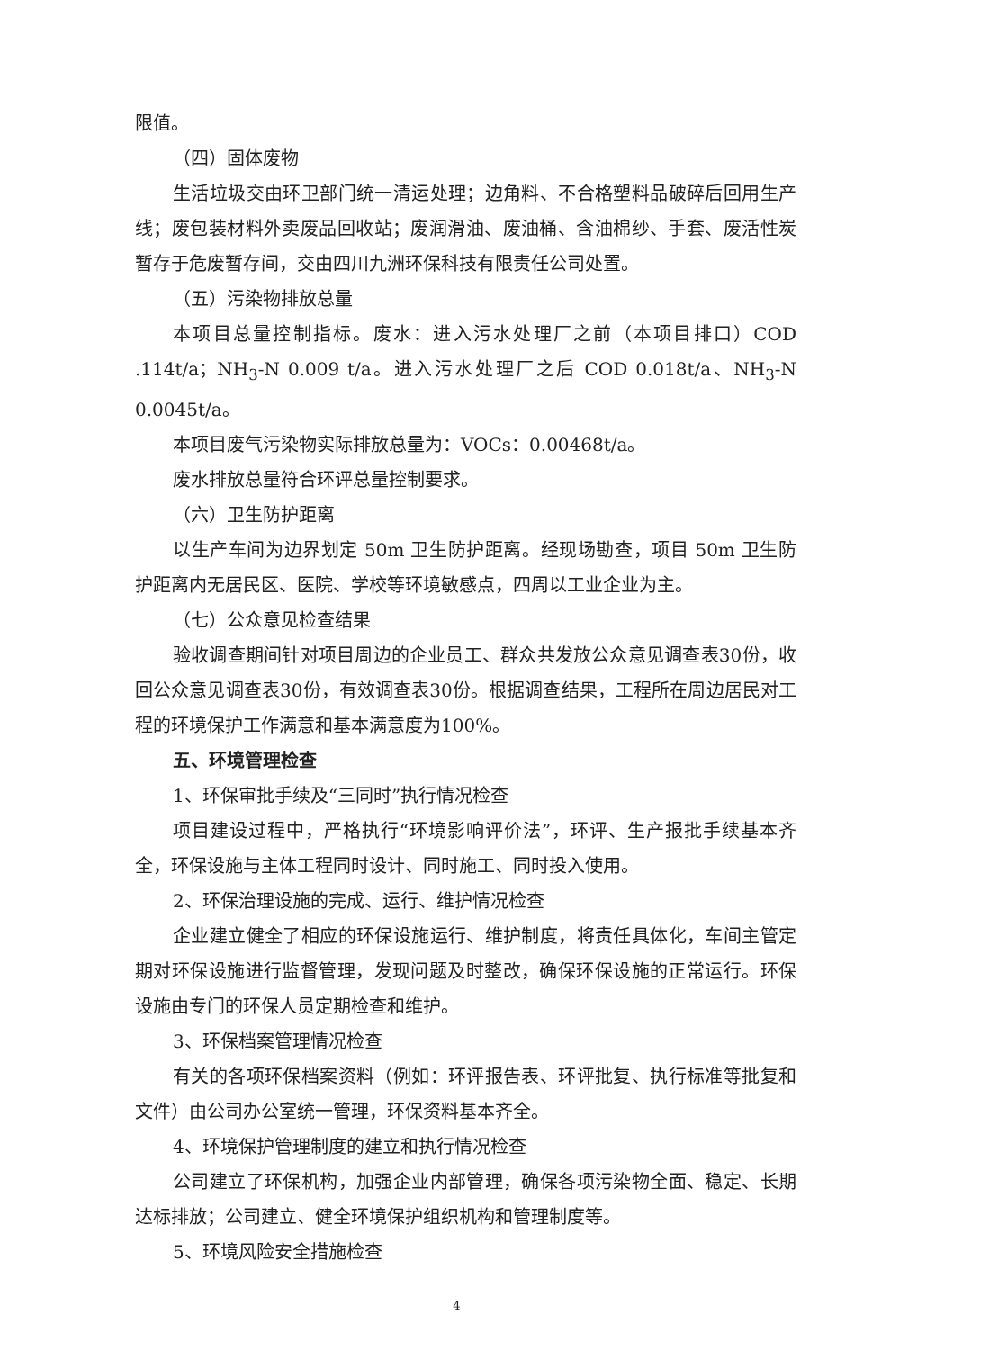限值。
（四）固体废物
生活垃圾交由环卫部门统一清运处理；边角料、不合格塑料品破碎后回用生产线；废包装材料外卖废品回收站；废润滑油、废油桶、含油棉纱、手套、废活性炭暂存于危废暂存间，交由四川九洲环保科技有限责任公司处置。
（五）污染物排放总量
本项目总量控制指标。废水：进入污水处理厂之前（本项目排口）COD .114t/a；NH<sub>3</sub>-N 0.009 t/a。进入污水处理厂之后 COD 0.018t/a、NH<sub>3</sub>-N 0.0045t/a。
本项目废气污染物实际排放总量为：VOCs：0.00468t/a。
废水排放总量符合环评总量控制要求。
（六）卫生防护距离
以生产车间为边界划定 50m 卫生防护距离。经现场勘查，项目 50m 卫生防护距离内无居民区、医院、学校等环境敏感点，四周以工业企业为主。
（七）公众意见检查结果
验收调查期间针对项目周边的企业员工、群众共发放公众意见调查表30份，收回公众意见调查表30份，有效调查表30份。根据调查结果，工程所在周边居民对工程的环境保护工作满意和基本满意度为100%。
五、环境管理检查
1、环保审批手续及“三同时”执行情况检查
项目建设过程中，严格执行“环境影响评价法”，环评、生产报批手续基本齐全，环保设施与主体工程同时设计、同时施工、同时投入使用。
2、环保治理设施的完成、运行、维护情况检查
企业建立健全了相应的环保设施运行、维护制度，将责任具体化，车间主管定期对环保设施进行监督管理，发现问题及时整改，确保环保设施的正常运行。环保设施由专门的环保人员定期检查和维护。
3、环保档案管理情况检查
有关的各项环保档案资料（例如：环评报告表、环评批复、执行标准等批复和文件）由公司办公室统一管理，环保资料基本齐全。
4、环境保护管理制度的建立和执行情况检查
公司建立了环保机构，加强企业内部管理，确保各项污染物全面、稳定、长期达标排放；公司建立、健全环境保护组织机构和管理制度等。
5、环境风险安全措施检查
4